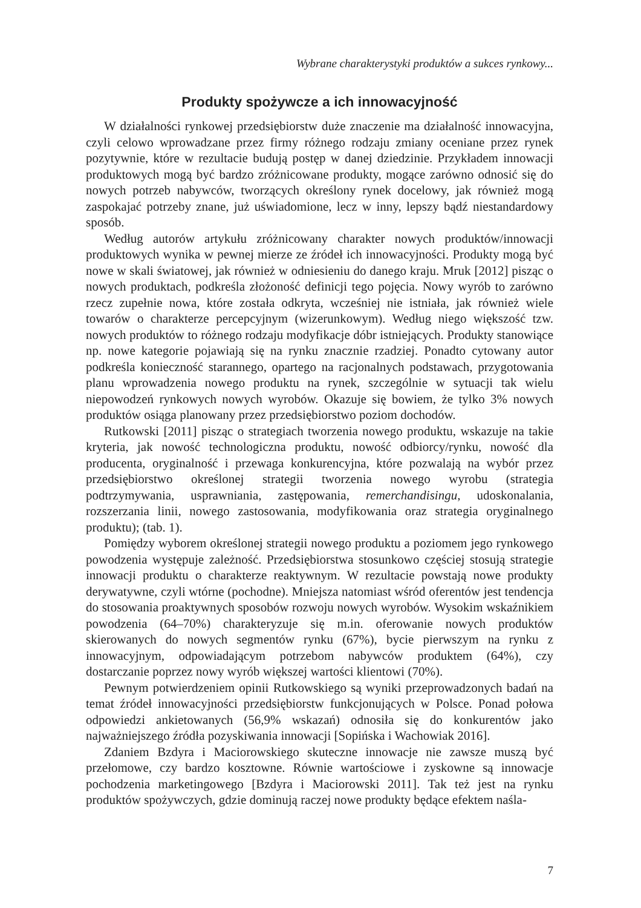Wybrane charakterystyki produktów a sukces rynkowy...
Produkty spożywcze a ich innowacyjność
W działalności rynkowej przedsiębiorstw duże znaczenie ma działalność innowacyjna, czyli celowo wprowadzane przez firmy różnego rodzaju zmiany oceniane przez rynek pozytywnie, które w rezultacie budują postęp w danej dziedzinie. Przykładem innowacji produktowych mogą być bardzo zróżnicowane produkty, mogące zarówno odnosić się do nowych potrzeb nabywców, tworzących określony rynek docelowy, jak również mogą zaspokajać potrzeby znane, już uświadomione, lecz w inny, lepszy bądź niestandardowy sposób.
Według autorów artykułu zróżnicowany charakter nowych produktów/innowacji produktowych wynika w pewnej mierze ze źródeł ich innowacyjności. Produkty mogą być nowe w skali światowej, jak również w odniesieniu do danego kraju. Mruk [2012] pisząc o nowych produktach, podkreśla złożoność definicji tego pojęcia. Nowy wyrób to zarówno rzecz zupełnie nowa, które została odkryta, wcześniej nie istniała, jak również wiele towarów o charakterze percepcyjnym (wizerunkowym). Według niego większość tzw. nowych produktów to różnego rodzaju modyfikacje dóbr istniejących. Produkty stanowiące np. nowe kategorie pojawiają się na rynku znacznie rzadziej. Ponadto cytowany autor podkreśla konieczność starannego, opartego na racjonalnych podstawach, przygotowania planu wprowadzenia nowego produktu na rynek, szczególnie w sytuacji tak wielu niepowodzeń rynkowych nowych wyrobów. Okazuje się bowiem, że tylko 3% nowych produktów osiąga planowany przez przedsiębiorstwo poziom dochodów.
Rutkowski [2011] pisząc o strategiach tworzenia nowego produktu, wskazuje na takie kryteria, jak nowość technologiczna produktu, nowość odbiorcy/rynku, nowość dla producenta, oryginalność i przewaga konkurencyjna, które pozwalają na wybór przez przedsiębiorstwo określonej strategii tworzenia nowego wyrobu (strategia podtrzymywania, usprawniania, zastępowania, remerchandisingu, udoskonalania, rozszerzania linii, nowego zastosowania, modyfikowania oraz strategia oryginalnego produktu); (tab. 1).
Pomiędzy wyborem określonej strategii nowego produktu a poziomem jego rynkowego powodzenia występuje zależność. Przedsiębiorstwa stosunkowo częściej stosują strategie innowacji produktu o charakterze reaktywnym. W rezultacie powstają nowe produkty derywatywne, czyli wtórne (pochodne). Mniejsza natomiast wśród oferentów jest tendencja do stosowania proaktywnych sposobów rozwoju nowych wyrobów. Wysokim wskaźnikiem powodzenia (64–70%) charakteryzuje się m.in. oferowanie nowych produktów skierowanych do nowych segmentów rynku (67%), bycie pierwszym na rynku z innowacyjnym, odpowiadającym potrzebom nabywców produktem (64%), czy dostarczanie poprzez nowy wyrób większej wartości klientowi (70%).
Pewnym potwierdzeniem opinii Rutkowskiego są wyniki przeprowadzonych badań na temat źródeł innowacyjności przedsiębiorstw funkcjonujących w Polsce. Ponad połowa odpowiedzi ankietowanych (56,9% wskazań) odnosiła się do konkurentów jako najważniejszego źródła pozyskiwania innowacji [Sopińska i Wachowiak 2016].
Zdaniem Bzdyra i Maciorowskiego skuteczne innowacje nie zawsze muszą być przełomowe, czy bardzo kosztowne. Równie wartościowe i zyskowne są innowacje pochodzenia marketingowego [Bzdyra i Maciorowski 2011]. Tak też jest na rynku produktów spożywczych, gdzie dominują raczej nowe produkty będące efektem naśla-
7